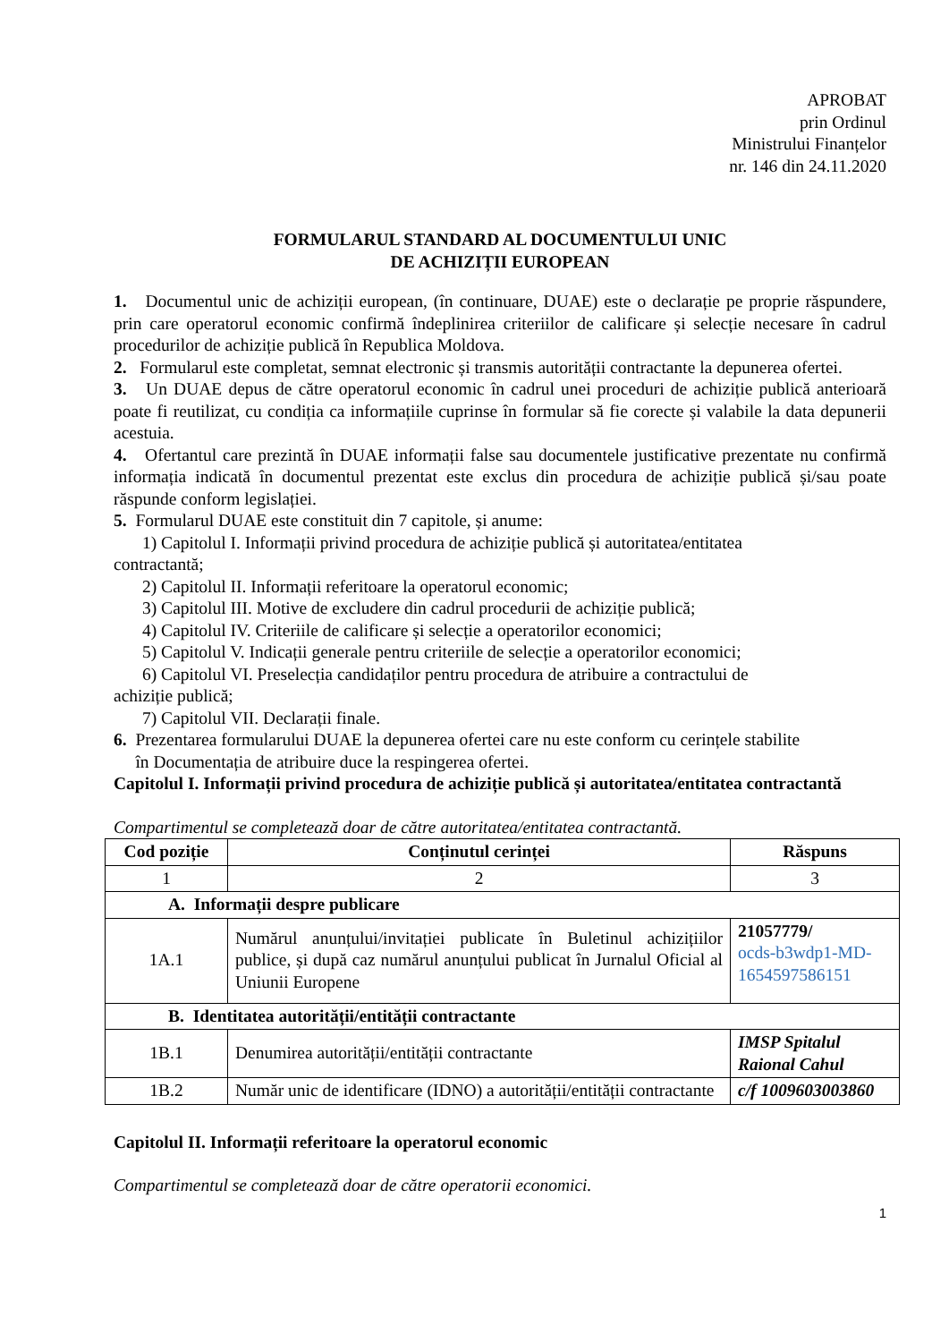APROBAT
prin Ordinul
Ministrului Finanțelor
nr. 146 din 24.11.2020
FORMULARUL STANDARD AL DOCUMENTULUI UNIC
DE ACHIZIȚII EUROPEAN
1. Documentul unic de achiziții european, (în continuare, DUAE) este o declarație pe proprie răspundere, prin care operatorul economic confirmă îndeplinirea criteriilor de calificare și selecție necesare în cadrul procedurilor de achiziție publică în Republica Moldova.
2. Formularul este completat, semnat electronic și transmis autorității contractante la depunerea ofertei.
3. Un DUAE depus de către operatorul economic în cadrul unei proceduri de achiziție publică anterioară poate fi reutilizat, cu condiția ca informațiile cuprinse în formular să fie corecte și valabile la data depunerii acestuia.
4. Ofertantul care prezintă în DUAE informații false sau documentele justificative prezentate nu confirmă informația indicată în documentul prezentat este exclus din procedura de achiziție publică și/sau poate răspunde conform legislației.
5. Formularul DUAE este constituit din 7 capitole, și anume:
1) Capitolul I. Informații privind procedura de achiziție publică și autoritatea/entitatea
contractantă;
2) Capitolul II. Informații referitoare la operatorul economic;
3) Capitolul III. Motive de excludere din cadrul procedurii de achiziție publică;
4) Capitolul IV. Criteriile de calificare și selecție a operatorilor economici;
5) Capitolul V. Indicații generale pentru criteriile de selecție a operatorilor economici;
6) Capitolul VI. Preselecția candidaților pentru procedura de atribuire a contractului de
achiziție publică;
7) Capitolul VII. Declarații finale.
6. Prezentarea formularului DUAE la depunerea ofertei care nu este conform cu cerințele stabilite
în Documentația de atribuire duce la respingerea ofertei.
Capitolul I. Informații privind procedura de achiziție publică și autoritatea/entitatea contractantă
Compartimentul se completează doar de către autoritatea/entitatea contractantă.
| Cod poziție | Conținutul cerinței | Răspuns |
| --- | --- | --- |
| 1 | 2 | 3 |
| A. Informații despre publicare | | |
| 1A.1 | Numărul anunțului/invitației publicate în Buletinul achizițiilor publice, și după caz numărul anunțului publicat în Jurnalul Oficial al Uniunii Europene | 21057779/ ocds-b3wdp1-MD-1654597586151 |
| B. Identitatea autorității/entității contractante | | |
| 1B.1 | Denumirea autorității/entității contractante | IMSP Spitalul Raional Cahul |
| 1B.2 | Număr unic de identificare (IDNO) a autorității/entității contractante | c/f 1009603003860 |
Capitolul II. Informații referitoare la operatorul economic
Compartimentul se completează doar de către operatorii economici.
1